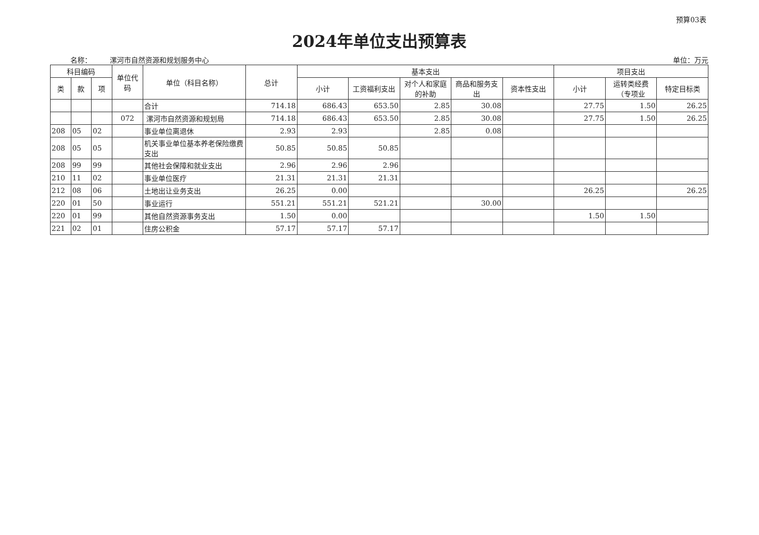预算03表
2024年单位支出预算表
名称： 漯河市自然资源和规划服务中心
单位：万元
| 科目编码 | | | 单位代码 | 单位（科目名称） | 总计 | 基本支出 | | | | | 项目支出 | | |
| --- | --- | --- | --- | --- | --- | --- | --- | --- | --- | --- | --- | --- | --- |
| 类 | 款 | 项 | | | | 小计 | 工资福利支出 | 对个人和家庭的补助 | 商品和服务支出 | 资本性支出 | 小计 | 运转类经费（专项业 | 特定目标类 |
| | | | | 合计 | 714.18 | 686.43 | 653.50 | 2.85 | 30.08 | | 27.75 | 1.50 | 26.25 |
| | | | 072 | 漯河市自然资源和规划局 | 714.18 | 686.43 | 653.50 | 2.85 | 30.08 | | 27.75 | 1.50 | 26.25 |
| 208 | 05 | 02 | | 事业单位离退休 | 2.93 | 2.93 | | 2.85 | 0.08 | | | | |
| 208 | 05 | 05 | | 机关事业单位基本养老保险缴费支出 | 50.85 | 50.85 | 50.85 | | | | | | |
| 208 | 99 | 99 | | 其他社会保障和就业支出 | 2.96 | 2.96 | 2.96 | | | | | | |
| 210 | 11 | 02 | | 事业单位医疗 | 21.31 | 21.31 | 21.31 | | | | | | |
| 212 | 08 | 06 | | 土地出让业务支出 | 26.25 | 0.00 | | | | | 26.25 | | 26.25 |
| 220 | 01 | 50 | | 事业运行 | 551.21 | 551.21 | 521.21 | | 30.00 | | | | |
| 220 | 01 | 99 | | 其他自然资源事务支出 | 1.50 | 0.00 | | | | | 1.50 | 1.50 | |
| 221 | 02 | 01 | | 住房公积金 | 57.17 | 57.17 | 57.17 | | | | | | |